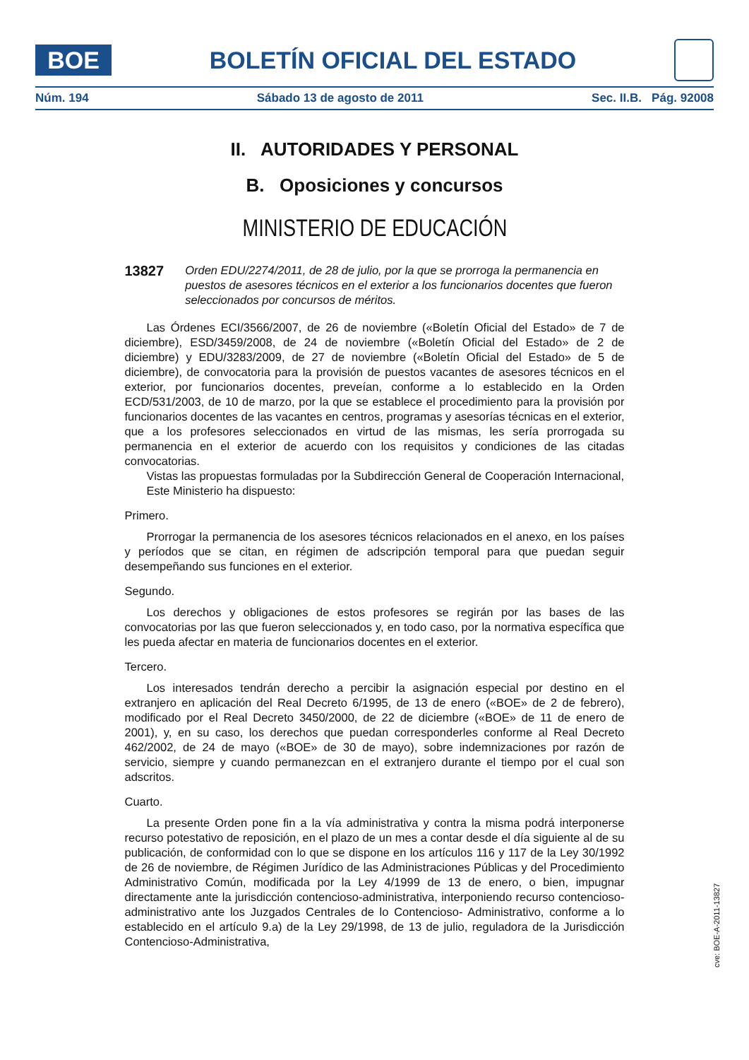BOE
BOLETÍN OFICIAL DEL ESTADO
Núm. 194 Sábado 13 de agosto de 2011 Sec. II.B. Pág. 92008
II. AUTORIDADES Y PERSONAL
B. Oposiciones y concursos
MINISTERIO DE EDUCACIÓN
13827
Orden EDU/2274/2011, de 28 de julio, por la que se prorroga la permanencia en puestos de asesores técnicos en el exterior a los funcionarios docentes que fueron seleccionados por concursos de méritos.
Las Órdenes ECI/3566/2007, de 26 de noviembre («Boletín Oficial del Estado» de 7 de diciembre), ESD/3459/2008, de 24 de noviembre («Boletín Oficial del Estado» de 2 de diciembre) y EDU/3283/2009, de 27 de noviembre («Boletín Oficial del Estado» de 5 de diciembre), de convocatoria para la provisión de puestos vacantes de asesores técnicos en el exterior, por funcionarios docentes, preveían, conforme a lo establecido en la Orden ECD/531/2003, de 10 de marzo, por la que se establece el procedimiento para la provisión por funcionarios docentes de las vacantes en centros, programas y asesorías técnicas en el exterior, que a los profesores seleccionados en virtud de las mismas, les sería prorrogada su permanencia en el exterior de acuerdo con los requisitos y condiciones de las citadas convocatorias.
Vistas las propuestas formuladas por la Subdirección General de Cooperación Internacional,
Este Ministerio ha dispuesto:
Primero.
Prorrogar la permanencia de los asesores técnicos relacionados en el anexo, en los países y períodos que se citan, en régimen de adscripción temporal para que puedan seguir desempeñando sus funciones en el exterior.
Segundo.
Los derechos y obligaciones de estos profesores se regirán por las bases de las convocatorias por las que fueron seleccionados y, en todo caso, por la normativa específica que les pueda afectar en materia de funcionarios docentes en el exterior.
Tercero.
Los interesados tendrán derecho a percibir la asignación especial por destino en el extranjero en aplicación del Real Decreto 6/1995, de 13 de enero («BOE» de 2 de febrero), modificado por el Real Decreto 3450/2000, de 22 de diciembre («BOE» de 11 de enero de 2001), y, en su caso, los derechos que puedan corresponderles conforme al Real Decreto 462/2002, de 24 de mayo («BOE» de 30 de mayo), sobre indemnizaciones por razón de servicio, siempre y cuando permanezcan en el extranjero durante el tiempo por el cual son adscritos.
Cuarto.
La presente Orden pone fin a la vía administrativa y contra la misma podrá interponerse recurso potestativo de reposición, en el plazo de un mes a contar desde el día siguiente al de su publicación, de conformidad con lo que se dispone en los artículos 116 y 117 de la Ley 30/1992 de 26 de noviembre, de Régimen Jurídico de las Administraciones Públicas y del Procedimiento Administrativo Común, modificada por la Ley 4/1999 de 13 de enero, o bien, impugnar directamente ante la jurisdicción contencioso-administrativa, interponiendo recurso contencioso-administrativo ante los Juzgados Centrales de lo Contencioso- Administrativo, conforme a lo establecido en el artículo 9.a) de la Ley 29/1998, de 13 de julio, reguladora de la Jurisdicción Contencioso-Administrativa,
cve: BOE-A-2011-13827